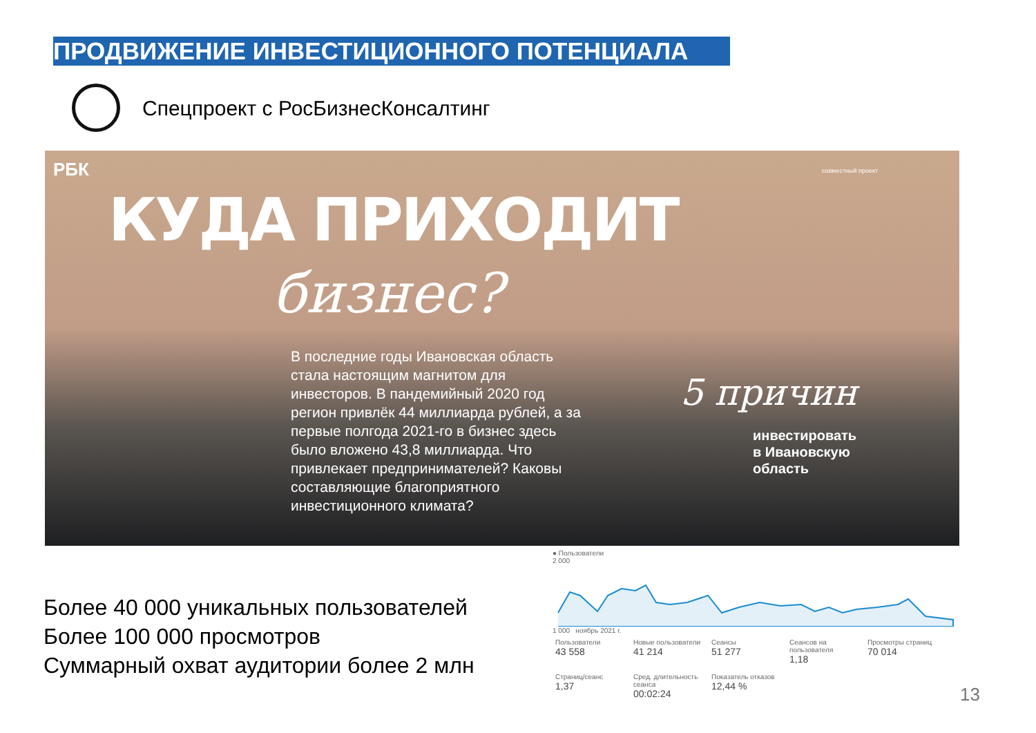ПРОДВИЖЕНИЕ ИНВЕСТИЦИОННОГО ПОТЕНЦИАЛА
Спецпроект с РосБизнесКонсалтинг
РБК совместный проект
КУДА ПРИХОДИТ
бизнес?
В последние годы Ивановская область стала настоящим магнитом для инвесторов. В пандемийный 2020 год регион привлёк 44 миллиарда рублей, а за первые полгода 2021-го в бизнес здесь было вложено 43,8 миллиарда. Что привлекает предпринимателей? Каковы составляющие благоприятного инвестиционного климата?
5 причин
инвестировать
в Ивановскую
область
Более 40 000 уникальных пользователей
Более 100 000 просмотров
Суммарный охват аудитории более 2 млн
● Пользователи
2 000
1 000 ноябрь 2021 г.
Пользователи 43 558
Новые пользователи 41 214
Сеансы 51 277
Сеансов на пользователя 1,18
Просмотры страниц 70 014
Страниц/сеанс 1,37
Сред. длительность сеанса 00:02:24
Показатель отказов 12,44 %
13